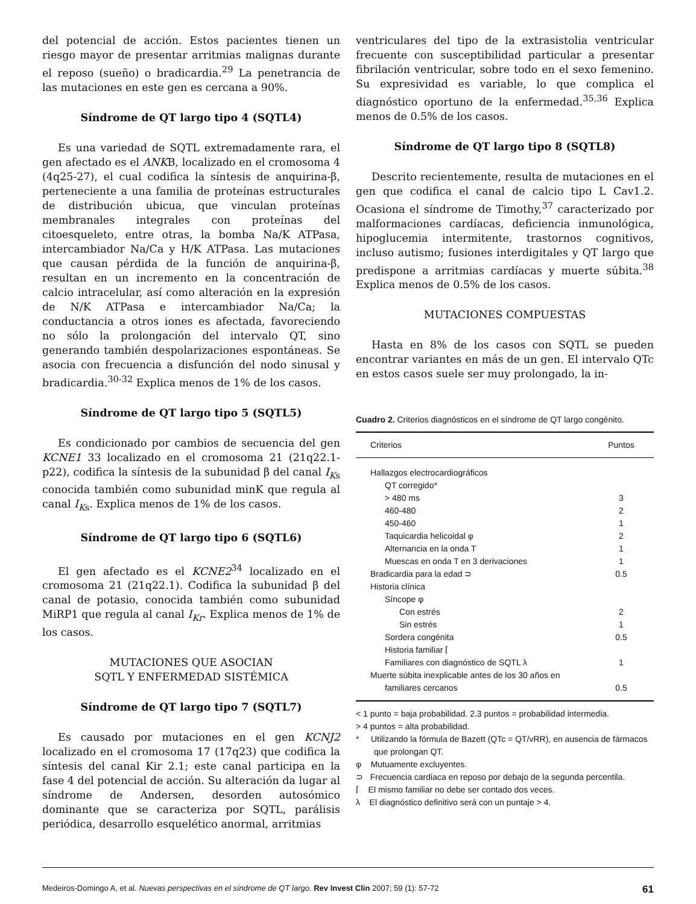del potencial de acción. Estos pacientes tienen un riesgo mayor de presentar arritmias malignas durante el reposo (sueño) o bradicardia.<sup>29</sup> La penetrancia de las mutaciones en este gen es cercana a 90%.
Síndrome de QT largo tipo 4 (SQTL4)
Es una variedad de SQTL extremadamente rara, el gen afectado es el ANKB, localizado en el cromosoma 4 (4q25-27), el cual codifica la síntesis de anquirina-β, perteneciente a una familia de proteínas estructurales de distribución ubicua, que vinculan proteínas membranales integrales con proteínas del citoesqueleto, entre otras, la bomba Na/K ATPasa, intercambiador Na/Ca y H/K ATPasa. Las mutaciones que causan pérdida de la función de anquirina-β, resultan en un incremento en la concentración de calcio intracelular, así como alteración en la expresión de N/K ATPasa e intercambiador Na/Ca; la conductancia a otros iones es afectada, favoreciendo no sólo la prolongación del intervalo QT, sino generando también despolarizaciones espontáneas. Se asocia con frecuencia a disfunción del nodo sinusal y bradicardia.<sup>30-32</sup> Explica menos de 1% de los casos.
Síndrome de QT largo tipo 5 (SQTL5)
Es condicionado por cambios de secuencia del gen KCNE1 33 localizado en el cromosoma 21 (21q22.1-p22), codifica la síntesis de la subunidad β del canal I<sub>K</sub><sub>s</sub> conocida también como subunidad minK que regula al canal I<sub>K</sub><sub>s</sub>. Explica menos de 1% de los casos.
Síndrome de QT largo tipo 6 (SQTL6)
El gen afectado es el KCNE2<sup>34</sup> localizado en el cromosoma 21 (21q22.1). Codifica la subunidad β del canal de potasio, conocida también como subunidad MiRP1 que regula al canal I<sub>Kr</sub>. Explica menos de 1% de los casos.
MUTACIONES QUE ASOCIAN
SQTL Y ENFERMEDAD SISTÉMICA
Síndrome de QT largo tipo 7 (SQTL7)
Es causado por mutaciones en el gen KCNJ2 localizado en el cromosoma 17 (17q23) que codifica la síntesis del canal Kir 2.1; este canal participa en la fase 4 del potencial de acción. Su alteración da lugar al síndrome de Andersen, desorden autosómico dominante que se caracteriza por SQTL, parálisis periódica, desarrollo esquelético anormal, arritmias
ventriculares del tipo de la extrasistolia ventricular frecuente con susceptibilidad particular a presentar fibrilación ventricular, sobre todo en el sexo femenino. Su expresividad es variable, lo que complica el diagnóstico oportuno de la enfermedad.<sup>35,36</sup> Explica menos de 0.5% de los casos.
Síndrome de QT largo tipo 8 (SQTL8)
Descrito recientemente, resulta de mutaciones en el gen que codifica el canal de calcio tipo L Cav1.2. Ocasiona el síndrome de Timothy,<sup>37</sup> caracterizado por malformaciones cardíacas, deficiencia inmunológica, hipoglucemia intermitente, trastornos cognitivos, incluso autismo; fusiones interdigitales y QT largo que predispone a arritmias cardíacas y muerte súbita.<sup>38</sup> Explica menos de 0.5% de los casos.
MUTACIONES COMPUESTAS
Hasta en 8% de los casos con SQTL se pueden encontrar variantes en más de un gen. El intervalo QTc en estos casos suele ser muy prolongado, la in-
Cuadro 2. Criterios diagnósticos en el síndrome de QT largo congénito.
| Criterios | Puntos |
| --- | --- |
| Hallazgos electrocardiográficos | |
| QT corregido* | |
| > 480 ms | 3 |
| 460-480 | 2 |
| 450-460 | 1 |
| Taquicardia helicoidal φ | 2 |
| Alternancia en la onda T | 1 |
| Muescas en onda T en 3 derivaciones | 1 |
| Bradicardia para la edad ⊃ | 0.5 |
| Historia clínica | |
| Síncope φ | |
| Con estrés | 2 |
| Sin estrés | 1 |
| Sordera congénita | 0.5 |
| Historia familiar ⌈ | |
| Familiares con diagnóstico de SQTL λ | 1 |
| Muerte súbita inexplicable antes de los 30 años en | |
| familiares cercanos | 0.5 |
< 1 punto = baja probabilidad. 2.3 puntos = probabilidad intermedia.
> 4 puntos = alta probabilidad.
* Utilizando la fórmula de Bazett (QTc = QT/vRR), en ausencia de fármacos que prolongan QT.
φ Mutuamente excluyentes.
⊃ Frecuencia cardiaca en reposo por debajo de la segunda percentila.
⌈ El mismo familiar no debe ser contado dos veces.
λ El diagnóstico definitivo será con un puntaje > 4.
Medeiros-Domingo A, et al. Nuevas perspectivas en el síndrome de QT largo. Rev Invest Clin 2007; 59 (1): 57-72 61